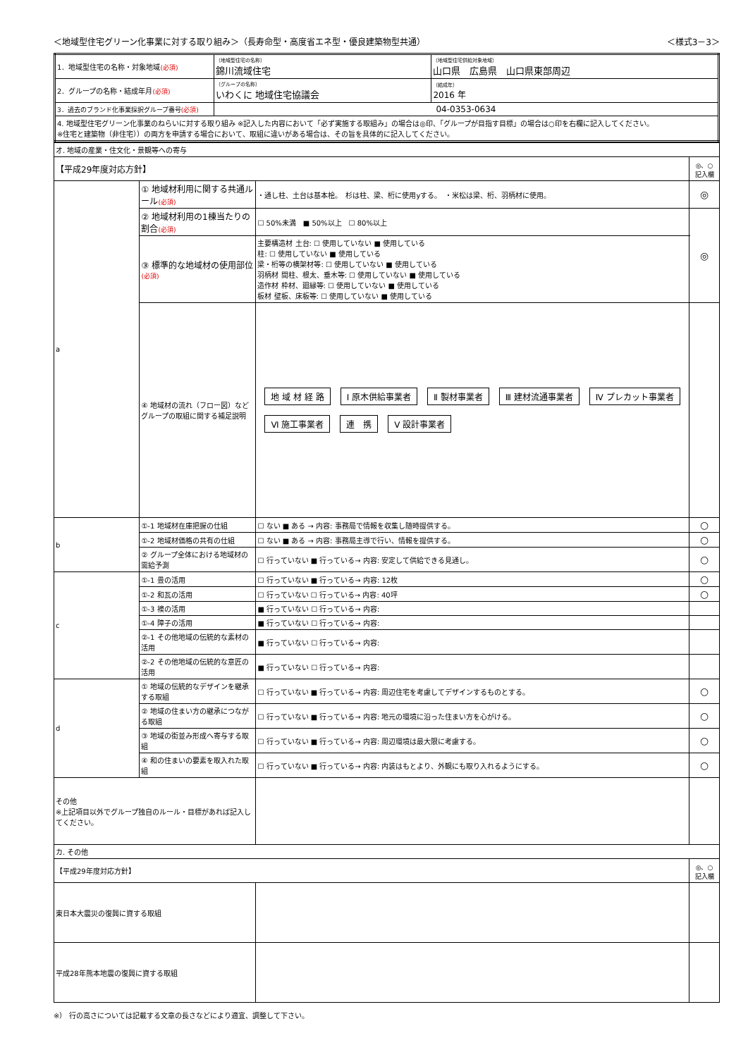＜地域型住宅グリーン化事業に対する取り組み＞（長寿命型・高度省エネ型・優良建築物型共通） ＜様式3－3＞
| 1．地域型住宅の名称・対象地域 (必須) | （地域型住宅の名称） 錦川流域住宅 | （地域型住宅供給対象地域） 山口県 広島県 山口県東部周辺 |
| 2．グループの名称・結成年月 (必須) | （グループの名称） いわくに 地域住宅協議会 | （結成年） 2016 年 |
| 3．過去のブランド化事業採択グループ番号 (必須) | 04-0353-0634 | |
| 4. 地域型住宅グリーン化事業のねらいに対する取り組み ※記入した内容において「必ず実施する取組み」の場合は◎印、「グループが目指す目標」の場合は○印を右欄に記入してください。 ※住宅と建築物（非住宅））の両方を申請する場合において、取組に違いがある場合は、その旨を具体的に記入してください。 | | |
| オ. 地域の産業・住文化・景観等への寄与 | | | |
| 【平成29年度対応方針】 | | | ◎、○ 記入欄 |
| a | ① 地域材利用に関する共通ルール (必須) | ・通し柱、土台は基本桧。 杉は柱、梁、桁に使用yする。 ・米松は梁、桁、羽柄材に使用。 | ◎ |
| | ② 地域材利用の1棟当たりの割合 (必須) | ☐ 50%未満 ■ 50%以上 ☐ 80%以上 | ◎ |
| | ③ 標準的な地域材の使用部位 (必須) | 主要構造材 土台: ☐ 使用していない ■ 使用している 柱: ☐ 使用していない ■ 使用している 梁・桁等の横架材等: ☐ 使用していない ■ 使用している 羽柄材 間柱、根太、垂木等: ☐ 使用していない ■ 使用している 造作材 枠材、廻縁等: ☐ 使用していない ■ 使用している 板材 壁板、床板等: ☐ 使用していない ■ 使用している | |
| | ④ 地域材の流れ（フロー図）などグループの取組に関する補足説明 | 地 域 材 経 路 Ⅰ 原木供給事業者 Ⅱ 製材事業者 Ⅲ 建材流通事業者 Ⅳ プレカット事業者 Ⅵ 施工事業者 連 携 Ⅴ 設計事業者 | |
| b | ①-1 地域材在庫把握の仕組 | ☐ ない ■ ある → 内容: 事務局で情報を収集し随時提供する。 | ○ |
| | ①-2 地域材価格の共有の仕組 | ☐ ない ■ ある → 内容: 事務局主導で行い、情報を提供する。 | ○ |
| | ② グループ全体における地域材の需給予測 | ☐ 行っていない ■ 行っている→ 内容: 安定して供給できる見通し。 | ○ |
| c | ①-1 畳の活用 | ☐ 行っていない ■ 行っている→ 内容: 12枚 | ○ |
| | ①-2 和瓦の活用 | ☐ 行っていない ☐ 行っている→ 内容: 40坪 | ○ |
| | ①-3 襖の活用 | ■ 行っていない ☐ 行っている→ 内容: | |
| | ①-4 障子の活用 | ■ 行っていない ☐ 行っている→ 内容: | |
| | ②-1 その他地域の伝統的な素材の活用 | ■ 行っていない ☐ 行っている→ 内容: | |
| | ②-2 その他地域の伝統的な意匠の活用 | ■ 行っていない ☐ 行っている→ 内容: | |
| d | ① 地域の伝統的なデザインを継承する取組 | ☐ 行っていない ■ 行っている→ 内容: 周辺住宅を考慮してデザインするものとする。 | ○ |
| | ② 地域の住まい方の継承につながる取組 | ☐ 行っていない ■ 行っている→ 内容: 地元の環境に沿った住まい方を心がける。 | ○ |
| | ③ 地域の街並み形成へ寄与する取組 | ☐ 行っていない ■ 行っている→ 内容: 周辺環境は最大限に考慮する。 | ○ |
| | ④ 和の住まいの要素を取入れた取組 | ☐ 行っていない ■ 行っている→ 内容: 内装はもとより、外観にも取り入れるようにする。 | ○ |
| その他 ※上記項目以外でグループ独自のルール・目標があれば記入してください。 | | | |
| カ. その他 | | | |
| 【平成29年度対応方針】 | | | ◎、○ 記入欄 |
| 東日本大震災の復興に資する取組 | | | |
| 平成28年熊本地震の復興に資する取組 | | | |
※） 行の高さについては記載する文章の長さなどにより適宜、調整して下さい。